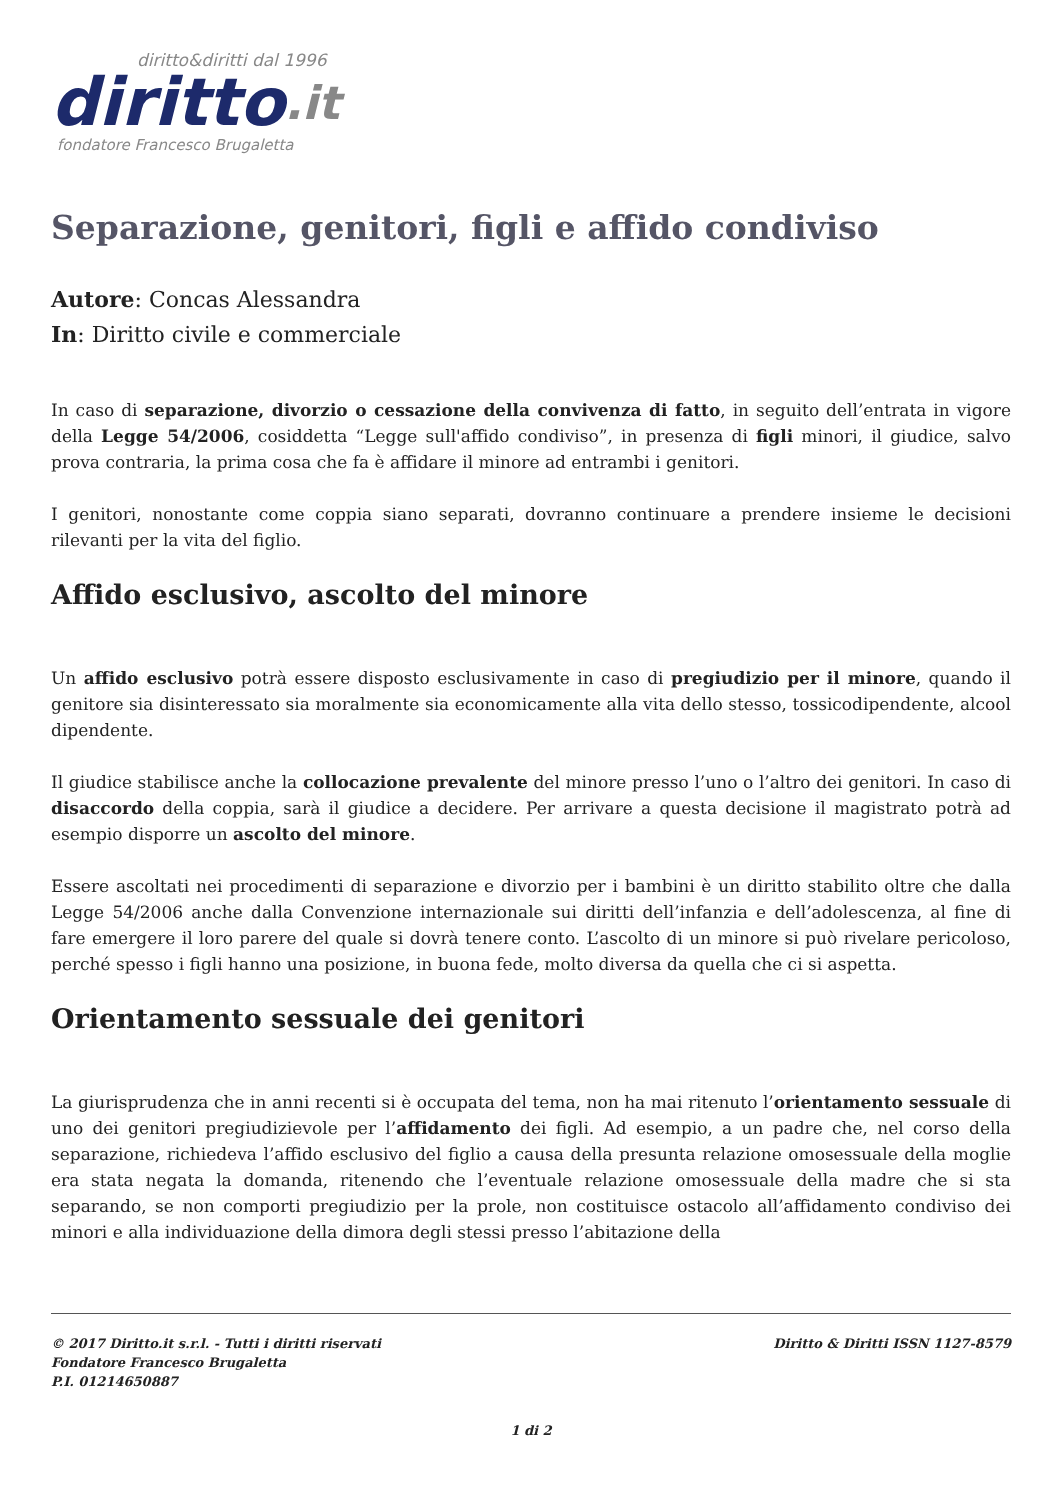diritto&diritti dal 1996
diritto.it
fondatore Francesco Brugaletta
Separazione, genitori, figli e affido condiviso
Autore: Concas Alessandra
In: Diritto civile e commerciale
In caso di separazione, divorzio o cessazione della convivenza di fatto, in seguito dell’entrata in vigore della Legge 54/2006, cosiddetta “Legge sull'affido condiviso”, in presenza di figli minori, il giudice, salvo prova contraria, la prima cosa che fa è affidare il minore ad entrambi i genitori.
I genitori, nonostante come coppia siano separati, dovranno continuare a prendere insieme le decisioni rilevanti per la vita del figlio.
Affido esclusivo, ascolto del minore
Un affido esclusivo potrà essere disposto esclusivamente in caso di pregiudizio per il minore, quando il genitore sia disinteressato sia moralmente sia economicamente alla vita dello stesso, tossicodipendente, alcool dipendente.
Il giudice stabilisce anche la collocazione prevalente del minore presso l’uno o l’altro dei genitori. In caso di disaccordo della coppia, sarà il giudice a decidere. Per arrivare a questa decisione il magistrato potrà ad esempio disporre un ascolto del minore.
Essere ascoltati nei procedimenti di separazione e divorzio per i bambini è un diritto stabilito oltre che dalla Legge 54/2006 anche dalla Convenzione internazionale sui diritti dell’infanzia e dell’adolescenza, al fine di fare emergere il loro parere del quale si dovrà tenere conto. L’ascolto di un minore si può rivelare pericoloso, perché spesso i figli hanno una posizione, in buona fede, molto diversa da quella che ci si aspetta.
Orientamento sessuale dei genitori
La giurisprudenza che in anni recenti si è occupata del tema, non ha mai ritenuto l’orientamento sessuale di uno dei genitori pregiudizievole per l’affidamento dei figli. Ad esempio, a un padre che, nel corso della separazione, richiedeva l’affido esclusivo del figlio a causa della presunta relazione omosessuale della moglie era stata negata la domanda, ritenendo che l’eventuale relazione omosessuale della madre che si sta separando, se non comporti pregiudizio per la prole, non costituisce ostacolo all’affidamento condiviso dei minori e alla individuazione della dimora degli stessi presso l’abitazione della
© 2017 Diritto.it s.r.l. - Tutti i diritti riservati
Fondatore Francesco Brugaletta
P.I. 01214650887
Diritto & Diritti ISSN 1127-8579
1 di 2